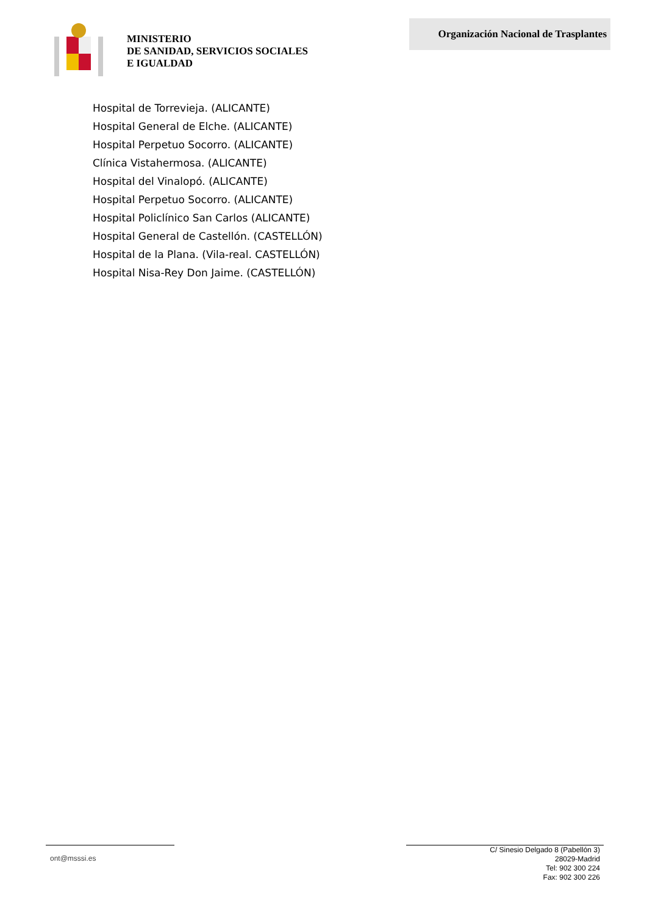MINISTERIO
DE SANIDAD, SERVICIOS SOCIALES
E IGUALDAD
Organización Nacional de Trasplantes
Hospital de Torrevieja. (ALICANTE)
Hospital General de Elche. (ALICANTE)
Hospital Perpetuo Socorro. (ALICANTE)
Clínica Vistahermosa. (ALICANTE)
Hospital del Vinalopó. (ALICANTE)
Hospital Perpetuo Socorro. (ALICANTE)
Hospital Policlínico San Carlos (ALICANTE)
Hospital General de Castellón. (CASTELLÓN)
Hospital de la Plana. (Vila-real. CASTELLÓN)
Hospital Nisa-Rey Don Jaime. (CASTELLÓN)
ont@msssi.es
C/ Sinesio Delgado 8 (Pabellón 3)
28029-Madrid
Tel: 902 300 224
Fax: 902 300 226